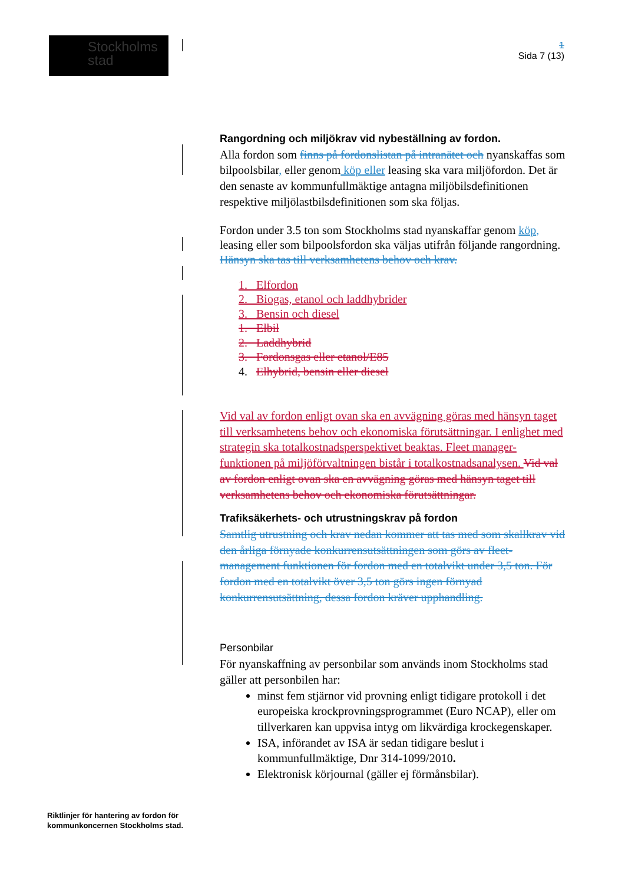Stockholms
stad
1
Sida 7 (13)
Rangordning och miljökrav vid nybeställning av fordon.
Alla fordon som finns på fordonslistan på intranätet och nyanskaffas som bilpoolsbilar, eller genom köp eller leasing ska vara miljöfordon. Det är den senaste av kommunfullmäktige antagna miljöbilsdefinitionen respektive miljölastbilsdefinitionen som ska följas.
Fordon under 3.5 ton som Stockholms stad nyanskaffar genom köp, leasing eller som bilpoolsfordon ska väljas utifrån följande rangordning. Hänsyn ska tas till verksamhetens behov och krav.
1. Elfordon
2. Biogas, etanol och laddhybrider
3. Bensin och diesel
1. Elbil
2. Laddhybrid
3. Fordonsgas eller etanol/E85
4. Elhybrid, bensin eller diesel
Vid val av fordon enligt ovan ska en avvägning göras med hänsyn taget till verksamhetens behov och ekonomiska förutsättningar. I enlighet med strategin ska totalkostnadsperspektivet beaktas. Fleet manager-funktionen på miljöförvaltningen bistår i totalkostnadsanalysen. Vid val av fordon enligt ovan ska en avvägning göras med hänsyn taget till verksamhetens behov och ekonomiska förutsättningar.
Trafiksäkerhets- och utrustningskrav på fordon
Samtlig utrustning och krav nedan kommer att tas med som skallkrav vid den årliga förnyade konkurrensutsättningen som görs av fleet-management funktionen för fordon med en totalvikt under 3,5 ton. För fordon med en totalvikt över 3,5 ton görs ingen förnyad konkurrensutsättning, dessa fordon kräver upphandling.
Personbilar
För nyanskaffning av personbilar som används inom Stockholms stad gäller att personbilen har:
minst fem stjärnor vid provning enligt tidigare protokoll i det europeiska krockprovningsprogrammet (Euro NCAP), eller om tillverkaren kan uppvisa intyg om likvärdiga krockegenskaper.
ISA, införandet av ISA är sedan tidigare beslut i kommunfullmäktige, Dnr 314-1099/2010.
Elektronisk körjournal (gäller ej förmånsbilar).
Riktlinjer för hantering av fordon för
kommunkoncernen Stockholms stad.